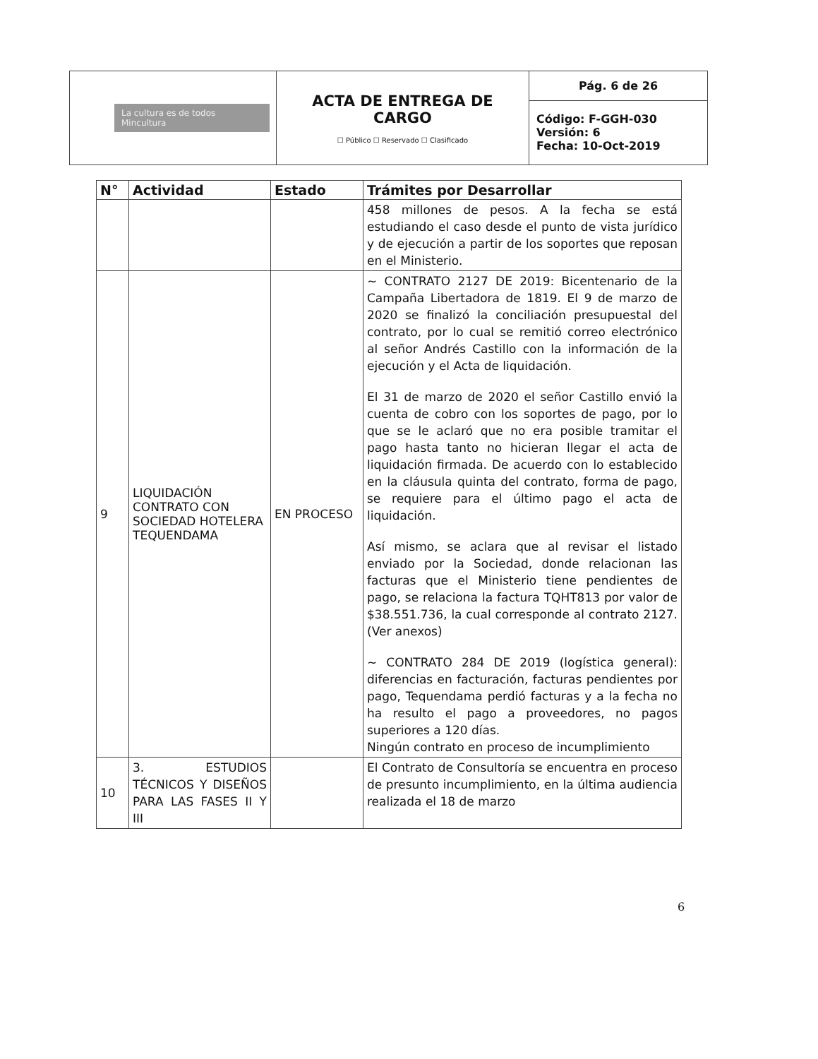| La cultura es de todos Mincultura | ACTA DE ENTREGA DE CARGO ☐ Público ☐ Reservado ☐ Clasificado | Pág. 6 de 26 |
| | | Código: F-GGH-030 Versión: 6 Fecha: 10-Oct-2019 |
| N° | Actividad | Estado | Trámites por Desarrollar |
| --- | --- | --- | --- |
| | | | 458 millones de pesos. A la fecha se está estudiando el caso desde el punto de vista jurídico y de ejecución a partir de los soportes que reposan en el Ministerio. |
| 9 | LIQUIDACIÓN CONTRATO CON SOCIEDAD HOTELERA TEQUENDAMA | EN PROCESO | ~ CONTRATO 2127 DE 2019: Bicentenario de la Campaña Libertadora de 1819. El 9 de marzo de 2020 se finalizó la conciliación presupuestal del contrato, por lo cual se remitió correo electrónico al señor Andrés Castillo con la información de la ejecución y el Acta de liquidación. El 31 de marzo de 2020 el señor Castillo envió la cuenta de cobro con los soportes de pago, por lo que se le aclaró que no era posible tramitar el pago hasta tanto no hicieran llegar el acta de liquidación firmada. De acuerdo con lo establecido en la cláusula quinta del contrato, forma de pago, se requiere para el último pago el acta de liquidación. Así mismo, se aclara que al revisar el listado enviado por la Sociedad, donde relacionan las facturas que el Ministerio tiene pendientes de pago, se relaciona la factura TQHT813 por valor de $38.551.736, la cual corresponde al contrato 2127. (Ver anexos) ~ CONTRATO 284 DE 2019 (logística general): diferencias en facturación, facturas pendientes por pago, Tequendama perdió facturas y a la fecha no ha resulto el pago a proveedores, no pagos superiores a 120 días. Ningún contrato en proceso de incumplimiento |
| 10 | 3. ESTUDIOS TÉCNICOS Y DISEÑOS PARA LAS FASES II Y III | | El Contrato de Consultoría se encuentra en proceso de presunto incumplimiento, en la última audiencia realizada el 18 de marzo |
6